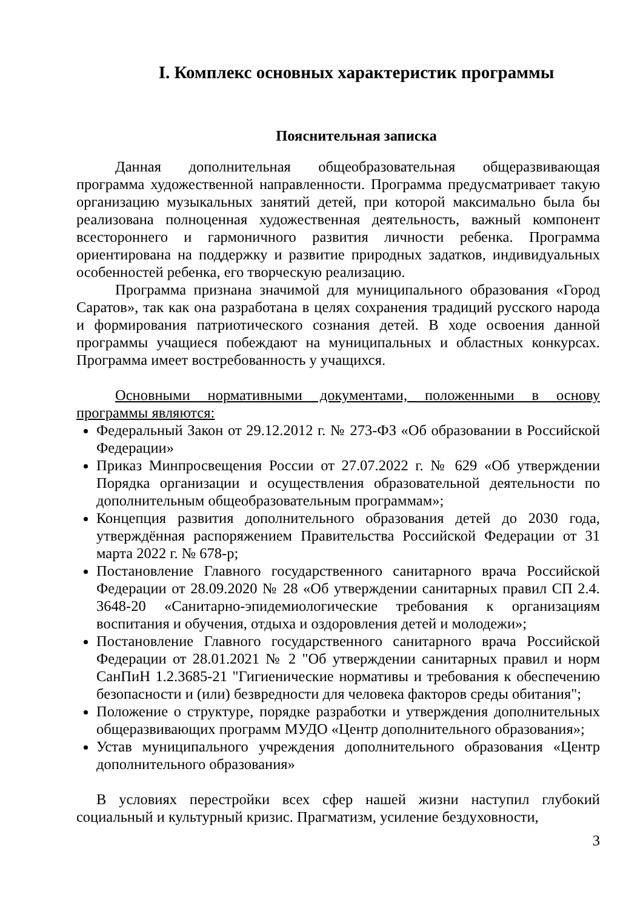I. Комплекс основных характеристик программы
Пояснительная записка
Данная дополнительная общеобразовательная общеразвивающая программа художественной направленности. Программа предусматривает такую организацию музыкальных занятий детей, при которой максимально была бы реализована полноценная художественная деятельность, важный компонент всестороннего и гармоничного развития личности ребенка. Программа ориентирована на поддержку и развитие природных задатков, индивидуальных особенностей ребенка, его творческую реализацию.
Программа признана значимой для муниципального образования «Город Саратов», так как она разработана в целях сохранения традиций русского народа и формирования патриотического сознания детей. В ходе освоения данной программы учащиеся побеждают на муниципальных и областных конкурсах. Программа имеет востребованность у учащихся.
Основными нормативными документами, положенными в основу программы являются:
Федеральный Закон от 29.12.2012 г. № 273-ФЗ «Об образовании в Российской Федерации»
Приказ Минпросвещения России от 27.07.2022 г. № 629 «Об утверждении Порядка организации и осуществления образовательной деятельности по дополнительным общеобразовательным программам»;
Концепция развития дополнительного образования детей до 2030 года, утверждённая распоряжением Правительства Российской Федерации от 31 марта 2022 г. № 678-р;
Постановление Главного государственного санитарного врача Российской Федерации от 28.09.2020 № 28 «Об утверждении санитарных правил СП 2.4. 3648-20 «Санитарно-эпидемиологические требования к организациям воспитания и обучения, отдыха и оздоровления детей и молодежи»;
Постановление Главного государственного санитарного врача Российской Федерации от 28.01.2021 № 2 "Об утверждении санитарных правил и норм СанПиН 1.2.3685-21 "Гигиенические нормативы и требования к обеспечению безопасности и (или) безвредности для человека факторов среды обитания";
Положение о структуре, порядке разработки и утверждения дополнительных общеразвивающих программ МУДО «Центр дополнительного образования»;
Устав муниципального учреждения дополнительного образования «Центр дополнительного образования»
В условиях перестройки всех сфер нашей жизни наступил глубокий социальный и культурный кризис. Прагматизм, усиление бездуховности,
3